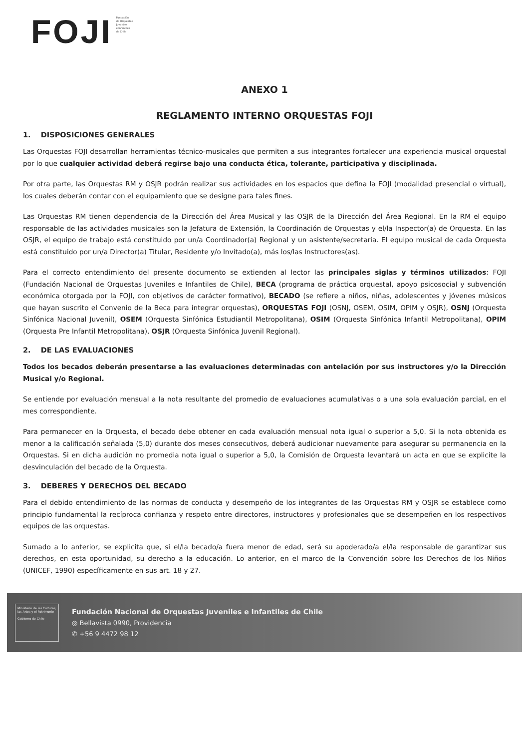FOJI
Fundación
de Orquestas
Juveniles
e Infantiles
de Chile
ANEXO 1
REGLAMENTO INTERNO ORQUESTAS FOJI
1. DISPOSICIONES GENERALES
Las Orquestas FOJI desarrollan herramientas técnico-musicales que permiten a sus integrantes fortalecer una experiencia musical orquestal por lo que cualquier actividad deberá regirse bajo una conducta ética, tolerante, participativa y disciplinada.
Por otra parte, las Orquestas RM y OSJR podrán realizar sus actividades en los espacios que defina la FOJI (modalidad presencial o virtual), los cuales deberán contar con el equipamiento que se designe para tales fines.
Las Orquestas RM tienen dependencia de la Dirección del Área Musical y las OSJR de la Dirección del Área Regional. En la RM el equipo responsable de las actividades musicales son la Jefatura de Extensión, la Coordinación de Orquestas y el/la Inspector(a) de Orquesta. En las OSJR, el equipo de trabajo está constituido por un/a Coordinador(a) Regional y un asistente/secretaria. El equipo musical de cada Orquesta está constituido por un/a Director(a) Titular, Residente y/o Invitado(a), más los/las Instructores(as).
Para el correcto entendimiento del presente documento se extienden al lector las principales siglas y términos utilizados: FOJI (Fundación Nacional de Orquestas Juveniles e Infantiles de Chile), BECA (programa de práctica orquestal, apoyo psicosocial y subvención económica otorgada por la FOJI, con objetivos de carácter formativo), BECADO (se refiere a niños, niñas, adolescentes y jóvenes músicos que hayan suscrito el Convenio de la Beca para integrar orquestas), ORQUESTAS FOJI (OSNJ, OSEM, OSIM, OPIM y OSJR), OSNJ (Orquesta Sinfónica Nacional Juvenil), OSEM (Orquesta Sinfónica Estudiantil Metropolitana), OSIM (Orquesta Sinfónica Infantil Metropolitana), OPIM (Orquesta Pre Infantil Metropolitana), OSJR (Orquesta Sinfónica Juvenil Regional).
2. DE LAS EVALUACIONES
Todos los becados deberán presentarse a las evaluaciones determinadas con antelación por sus instructores y/o la Dirección Musical y/o Regional.
Se entiende por evaluación mensual a la nota resultante del promedio de evaluaciones acumulativas o a una sola evaluación parcial, en el mes correspondiente.
Para permanecer en la Orquesta, el becado debe obtener en cada evaluación mensual nota igual o superior a 5,0. Si la nota obtenida es menor a la calificación señalada (5,0) durante dos meses consecutivos, deberá audicionar nuevamente para asegurar su permanencia en la Orquestas. Si en dicha audición no promedia nota igual o superior a 5,0, la Comisión de Orquesta levantará un acta en que se explicite la desvinculación del becado de la Orquesta.
3. DEBERES Y DERECHOS DEL BECADO
Para el debido entendimiento de las normas de conducta y desempeño de los integrantes de las Orquestas RM y OSJR se establece como principio fundamental la recíproca confianza y respeto entre directores, instructores y profesionales que se desempeñen en los respectivos equipos de las orquestas.
Sumado a lo anterior, se explicita que, si el/la becado/a fuera menor de edad, será su apoderado/a el/la responsable de garantizar sus derechos, en esta oportunidad, su derecho a la educación. Lo anterior, en el marco de la Convención sobre los Derechos de los Niños (UNICEF, 1990) específicamente en sus art. 18 y 27.
Ministerio de las Culturas, las Artes y el Patrimonio
Gobierno de Chile
Fundación Nacional de Orquestas Juveniles e Infantiles de Chile
◎ Bellavista 0990, Providencia
✆ +56 9 4472 98 12